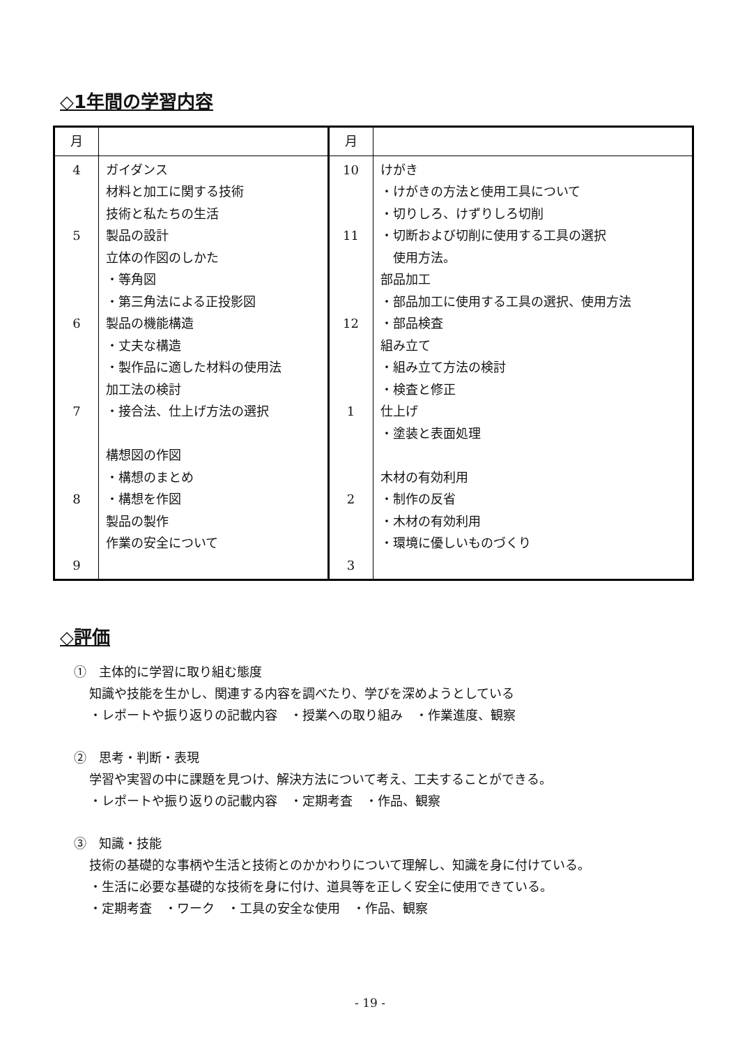◇1年間の学習内容
| 月 | | 月 | |
| 4 5 6 7 8 9 | ガイダンス 材料と加工に関する技術 技術と私たちの生活 製品の設計 立体の作図のしかた ・等角図 ・第三角法による正投影図 製品の機能構造 ・丈夫な構造 ・製作品に適した材料の使用法 加工法の検討 ・接合法、仕上げ方法の選択 構想図の作図 ・構想のまとめ ・構想を作図 製品の製作 作業の安全について | 10 11 12 1 2 3 | けがき ・けがきの方法と使用工具について ・切りしろ、けずりしろ切削 ・切断および切削に使用する工具の選択 使用方法。 部品加工 ・部品加工に使用する工具の選択、使用方法 ・部品検査 組み立て ・組み立て方法の検討 ・検査と修正 仕上げ ・塗装と表面処理 木材の有効利用 ・制作の反省 ・木材の有効利用 ・環境に優しいものづくり |
◇評価
①　主体的に学習に取り組む態度
知識や技能を生かし、関連する内容を調べたり、学びを深めようとしている
・レポートや振り返りの記載内容　・授業への取り組み　・作業進度、観察
②　思考・判断・表現
学習や実習の中に課題を見つけ、解決方法について考え、工夫することができる。
・レポートや振り返りの記載内容　・定期考査　・作品、観察
③　知識・技能
技術の基礎的な事柄や生活と技術とのかかわりについて理解し、知識を身に付けている。
・生活に必要な基礎的な技術を身に付け、道具等を正しく安全に使用できている。
・定期考査　・ワーク　・工具の安全な使用　・作品、観察
- 19 -